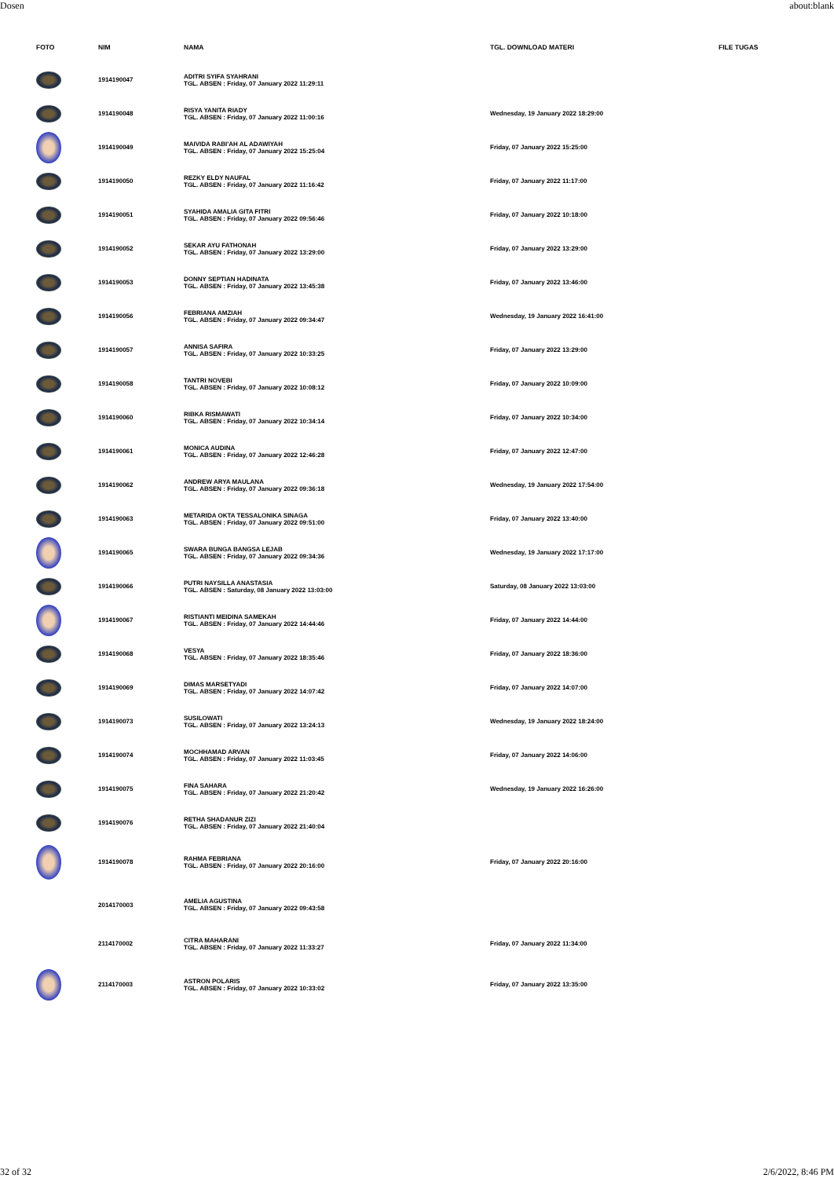Dosen about:blank
| FOTO | NIM | NAMA | TGL. DOWNLOAD MATERI | FILE TUGAS |
| --- | --- | --- | --- | --- |
| | 1914190047 | ADITRI SYIFA SYAHRANI TGL. ABSEN : Friday, 07 January 2022 11:29:11 | | |
| | 1914190048 | RISYA YANITA RIADY TGL. ABSEN : Friday, 07 January 2022 11:00:16 | Wednesday, 19 January 2022 18:29:00 | |
| | 1914190049 | MAIVIDA RABI'AH AL ADAWIYAH TGL. ABSEN : Friday, 07 January 2022 15:25:04 | Friday, 07 January 2022 15:25:00 | |
| | 1914190050 | REZKY ELDY NAUFAL TGL. ABSEN : Friday, 07 January 2022 11:16:42 | Friday, 07 January 2022 11:17:00 | |
| | 1914190051 | SYAHIDA AMALIA GITA FITRI TGL. ABSEN : Friday, 07 January 2022 09:56:46 | Friday, 07 January 2022 10:18:00 | |
| | 1914190052 | SEKAR AYU FATHONAH TGL. ABSEN : Friday, 07 January 2022 13:29:00 | Friday, 07 January 2022 13:29:00 | |
| | 1914190053 | DONNY SEPTIAN HADINATA TGL. ABSEN : Friday, 07 January 2022 13:45:38 | Friday, 07 January 2022 13:46:00 | |
| | 1914190056 | FEBRIANA AMZIAH TGL. ABSEN : Friday, 07 January 2022 09:34:47 | Wednesday, 19 January 2022 16:41:00 | |
| | 1914190057 | ANNISA SAFIRA TGL. ABSEN : Friday, 07 January 2022 10:33:25 | Friday, 07 January 2022 13:29:00 | |
| | 1914190058 | TANTRI NOVEBI TGL. ABSEN : Friday, 07 January 2022 10:08:12 | Friday, 07 January 2022 10:09:00 | |
| | 1914190060 | RIBKA RISMAWATI TGL. ABSEN : Friday, 07 January 2022 10:34:14 | Friday, 07 January 2022 10:34:00 | |
| | 1914190061 | MONICA AUDINA TGL. ABSEN : Friday, 07 January 2022 12:46:28 | Friday, 07 January 2022 12:47:00 | |
| | 1914190062 | ANDREW ARYA MAULANA TGL. ABSEN : Friday, 07 January 2022 09:36:18 | Wednesday, 19 January 2022 17:54:00 | |
| | 1914190063 | METARIDA OKTA TESSALONIKA SINAGA TGL. ABSEN : Friday, 07 January 2022 09:51:00 | Friday, 07 January 2022 13:40:00 | |
| | 1914190065 | SWARA BUNGA BANGSA LEJAB TGL. ABSEN : Friday, 07 January 2022 09:34:36 | Wednesday, 19 January 2022 17:17:00 | |
| | 1914190066 | PUTRI NAYSILLA ANASTASIA TGL. ABSEN : Saturday, 08 January 2022 13:03:00 | Saturday, 08 January 2022 13:03:00 | |
| | 1914190067 | RISTIANTI MEIDINA SAMEKAH TGL. ABSEN : Friday, 07 January 2022 14:44:46 | Friday, 07 January 2022 14:44:00 | |
| | 1914190068 | VESYA TGL. ABSEN : Friday, 07 January 2022 18:35:46 | Friday, 07 January 2022 18:36:00 | |
| | 1914190069 | DIMAS MARSETYADI TGL. ABSEN : Friday, 07 January 2022 14:07:42 | Friday, 07 January 2022 14:07:00 | |
| | 1914190073 | SUSILOWATI TGL. ABSEN : Friday, 07 January 2022 13:24:13 | Wednesday, 19 January 2022 18:24:00 | |
| | 1914190074 | MOCHHAMAD ARVAN TGL. ABSEN : Friday, 07 January 2022 11:03:45 | Friday, 07 January 2022 14:06:00 | |
| | 1914190075 | FINA SAHARA TGL. ABSEN : Friday, 07 January 2022 21:20:42 | Wednesday, 19 January 2022 16:26:00 | |
| | 1914190076 | RETHA SHADANUR ZIZI TGL. ABSEN : Friday, 07 January 2022 21:40:04 | | |
| | 1914190078 | RAHMA FEBRIANA TGL. ABSEN : Friday, 07 January 2022 20:16:00 | Friday, 07 January 2022 20:16:00 | |
| | 2014170003 | AMELIA AGUSTINA TGL. ABSEN : Friday, 07 January 2022 09:43:58 | | |
| | 2114170002 | CITRA MAHARANI TGL. ABSEN : Friday, 07 January 2022 11:33:27 | Friday, 07 January 2022 11:34:00 | |
| | 2114170003 | ASTRON POLARIS TGL. ABSEN : Friday, 07 January 2022 10:33:02 | Friday, 07 January 2022 13:35:00 | |
32 of 32 2/6/2022, 8:46 PM